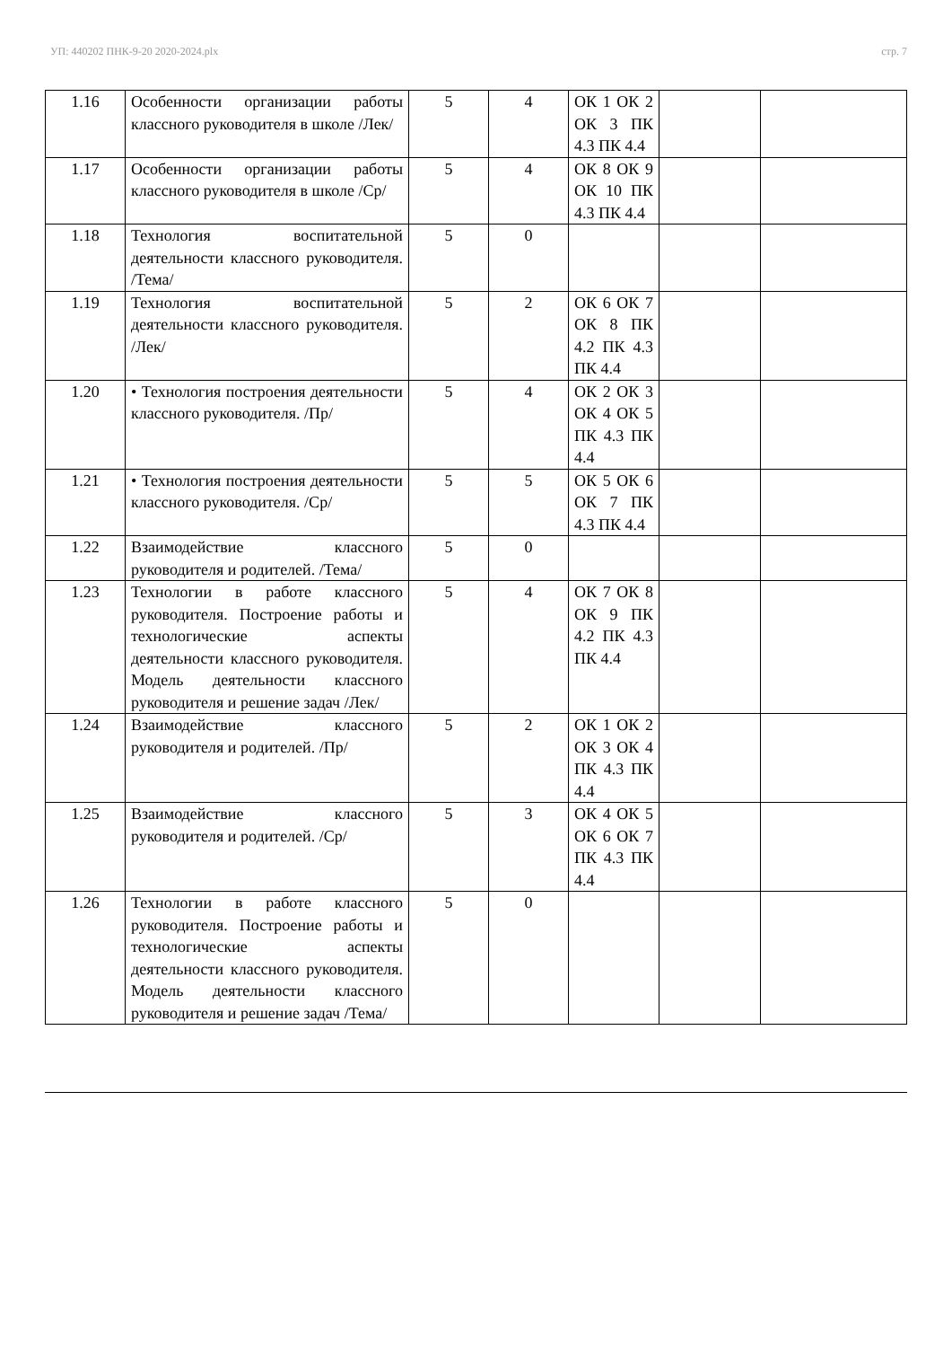УП: 440202 ПНК-9-20 2020-2024.plx стр. 7
| 1.16 | Особенности организации работы классного руководителя в школе /Лек/ | 5 | 4 | ОК 1 ОК 2 ОК 3 ПК 4.3 ПК 4.4 | | |
| 1.17 | Особенности организации работы классного руководителя в школе /Ср/ | 5 | 4 | ОК 8 ОК 9 ОК 10 ПК 4.3 ПК 4.4 | | |
| 1.18 | Технология воспитательной деятельности классного руководителя. /Тема/ | 5 | 0 | | | |
| 1.19 | Технология воспитательной деятельности классного руководителя. /Лек/ | 5 | 2 | ОК 6 ОК 7 ОК 8 ПК 4.2 ПК 4.3 ПК 4.4 | | |
| 1.20 | • Технология построения деятельности классного руководителя. /Пр/ | 5 | 4 | ОК 2 ОК 3 ОК 4 ОК 5 ПК 4.3 ПК 4.4 | | |
| 1.21 | • Технология построения деятельности классного руководителя. /Ср/ | 5 | 5 | ОК 5 ОК 6 ОК 7 ПК 4.3 ПК 4.4 | | |
| 1.22 | Взаимодействие классного руководителя и родителей. /Тема/ | 5 | 0 | | | |
| 1.23 | Технологии в работе классного руководителя. Построение работы и технологические аспекты деятельности классного руководителя. Модель деятельности классного руководителя и решение задач /Лек/ | 5 | 4 | ОК 7 ОК 8 ОК 9 ПК 4.2 ПК 4.3 ПК 4.4 | | |
| 1.24 | Взаимодействие классного руководителя и родителей. /Пр/ | 5 | 2 | ОК 1 ОК 2 ОК 3 ОК 4 ПК 4.3 ПК 4.4 | | |
| 1.25 | Взаимодействие классного руководителя и родителей. /Ср/ | 5 | 3 | ОК 4 ОК 5 ОК 6 ОК 7 ПК 4.3 ПК 4.4 | | |
| 1.26 | Технологии в работе классного руководителя. Построение работы и технологические аспекты деятельности классного руководителя. Модель деятельности классного руководителя и решение задач /Тема/ | 5 | 0 | | | |